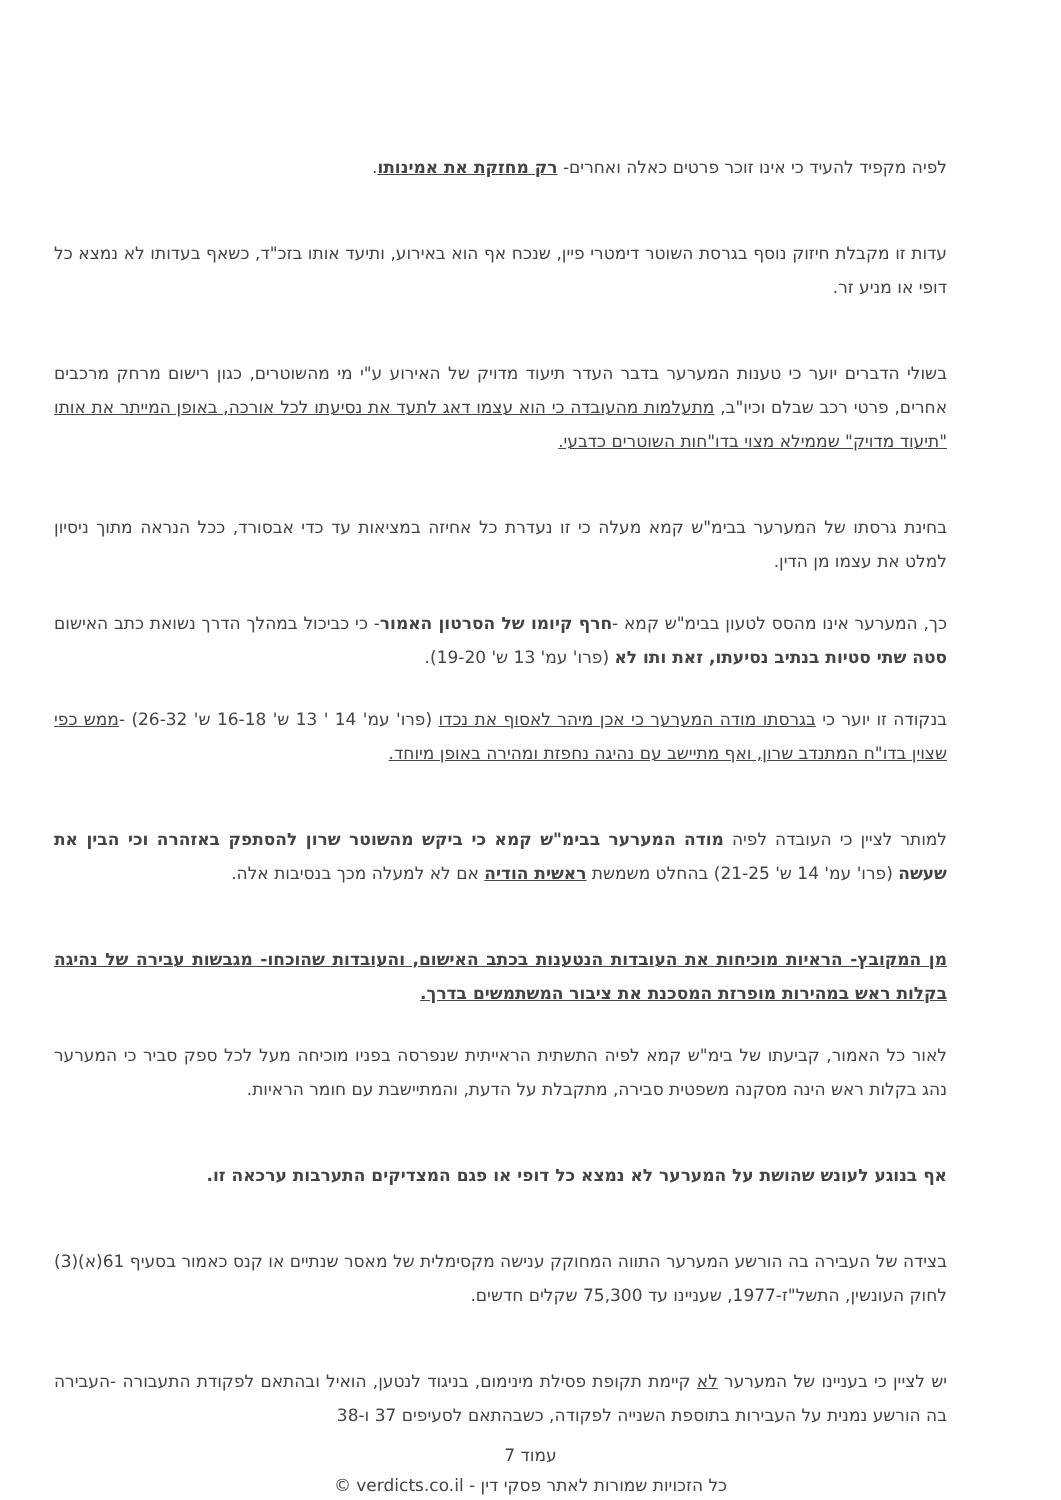לפיה מקפיד להעיד כי אינו זוכר פרטים כאלה ואחרים- רק מחזקת את אמינותו.
עדות זו מקבלת חיזוק נוסף בגרסת השוטר דימטרי פיין, שנכח אף הוא באירוע, ותיעד אותו בזכ"ד, כשאף בעדותו לא נמצא כל דופי או מניע זר.
בשולי הדברים יוער כי טענות המערער בדבר העדר תיעוד מדויק של האירוע ע"י מי מהשוטרים, כגון רישום מרחק מרכבים אחרים, פרטי רכב שבלם וכיו"ב, מתעלמות מהעובדה כי הוא עצמו דאג לתעד את נסיעתו לכל אורכה, באופן המייתר את אותו "תיעוד מדויק" שממילא מצוי בדו"חות השוטרים כדבעי.
בחינת גרסתו של המערער בבימ"ש קמא מעלה כי זו נעדרת כל אחיזה במציאות עד כדי אבסורד, ככל הנראה מתוך ניסיון למלט את עצמו מן הדין.
כך, המערער אינו מהסס לטעון בבימ"ש קמא -חרף קיומו של הסרטון האמור- כי כביכול במהלך הדרך נשואת כתב האישום סטה שתי סטיות בנתיב נסיעתו, זאת ותו לא (פרו' עמ' 13 ש' 19-20).
בנקודה זו יוער כי בגרסתו מודה המערער כי אכן מיהר לאסוף את נכדו (פרו' עמ' 14 ' 13 ש' 16-18 ש' 26-32) -ממש כפי שצוין בדו"ח המתנדב שרון, ואף מתיישב עם נהיגה נחפזת ומהירה באופן מיוחד.
למותר לציין כי העובדה לפיה מודה המערער בבימ"ש קמא כי ביקש מהשוטר שרון להסתפק באזהרה וכי הבין את שעשה (פרו' עמ' 14 ש' 21-25) בהחלט משמשת ראשית הודיה אם לא למעלה מכך בנסיבות אלה.
מן המקובץ- הראיות מוכיחות את העובדות הנטענות בכתב האישום, והעובדות שהוכחו- מגבשות עבירה של נהיגה בקלות ראש במהירות מופרזת המסכנת את ציבור המשתמשים בדרך.
לאור כל האמור, קביעתו של בימ"ש קמא לפיה התשתית הראייתית שנפרסה בפניו מוכיחה מעל לכל ספק סביר כי המערער נהג בקלות ראש הינה מסקנה משפטית סבירה, מתקבלת על הדעת, והמתיישבת עם חומר הראיות.
אף בנוגע לעונש שהושת על המערער לא נמצא כל דופי או פגם המצדיקים התערבות ערכאה זו.
בצידה של העבירה בה הורשע המערער התווה המחוקק ענישה מקסימלית של מאסר שנתיים או קנס כאמור בסעיף 61(א)(3) לחוק העונשין, התשל"ז-1977, שעניינו עד 75,300 שקלים חדשים.
יש לציין כי בעניינו של המערער לא קיימת תקופת פסילת מינימום, בניגוד לנטען, הואיל ובהתאם לפקודת התעבורה -העבירה בה הורשע נמנית על העבירות בתוספת השנייה לפקודה, כשבהתאם לסעיפים 37 ו-38
עמוד 7
כל הזכויות שמורות לאתר פסקי דין - verdicts.co.il ©